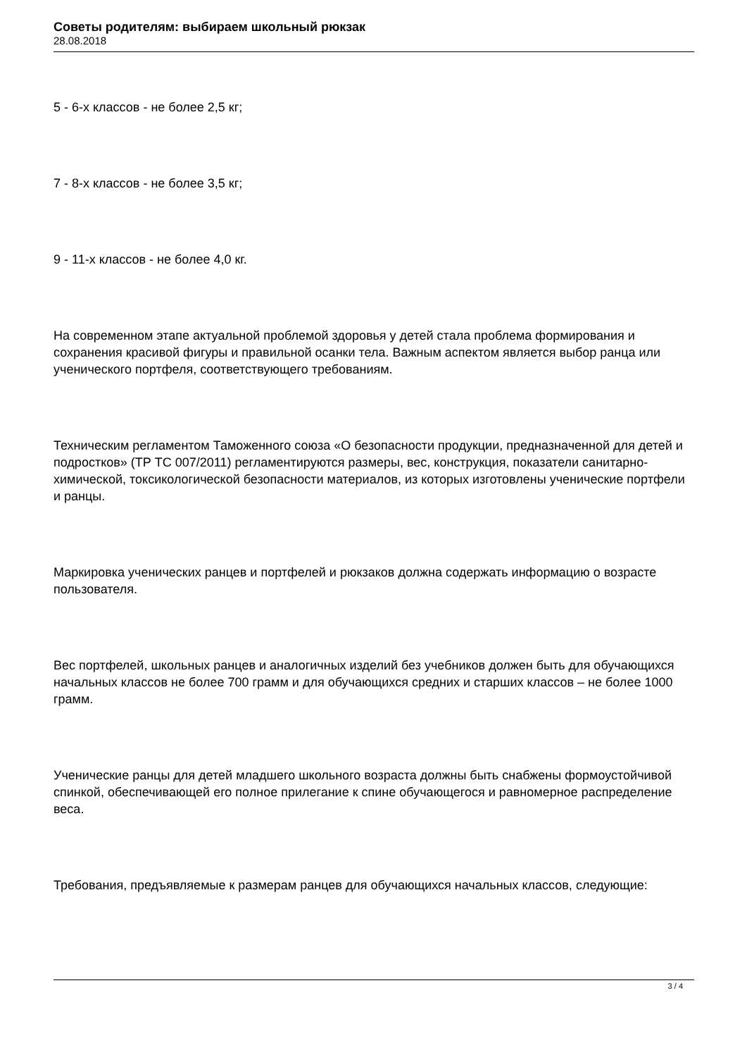Советы родителям: выбираем школьный рюкзак
28.08.2018
5 - 6-х классов - не более 2,5 кг;
7 - 8-х классов - не более 3,5 кг;
9 - 11-х классов - не более 4,0 кг.
На современном этапе актуальной проблемой здоровья у детей стала проблема формирования и сохранения красивой фигуры и правильной осанки тела. Важным аспектом является выбор ранца или ученического портфеля, соответствующего требованиям.
Техническим регламентом Таможенного союза «О безопасности продукции, предназначенной для детей и подростков» (ТР ТС 007/2011) регламентируются размеры, вес, конструкция, показатели санитарно-химической, токсикологической безопасности материалов, из которых изготовлены ученические портфели и ранцы.
Маркировка ученических ранцев и портфелей и рюкзаков должна содержать информацию о возрасте пользователя.
Вес портфелей, школьных ранцев и аналогичных изделий без учебников должен быть для обучающихся начальных классов не более 700 грамм и для обучающихся средних и старших классов – не более 1000 грамм.
Ученические ранцы для детей младшего школьного возраста должны быть снабжены формоустойчивой спинкой, обеспечивающей его полное прилегание к спине обучающегося и равномерное распределение веса.
Требования, предъявляемые к размерам ранцев для обучающихся начальных классов, следующие:
3 / 4